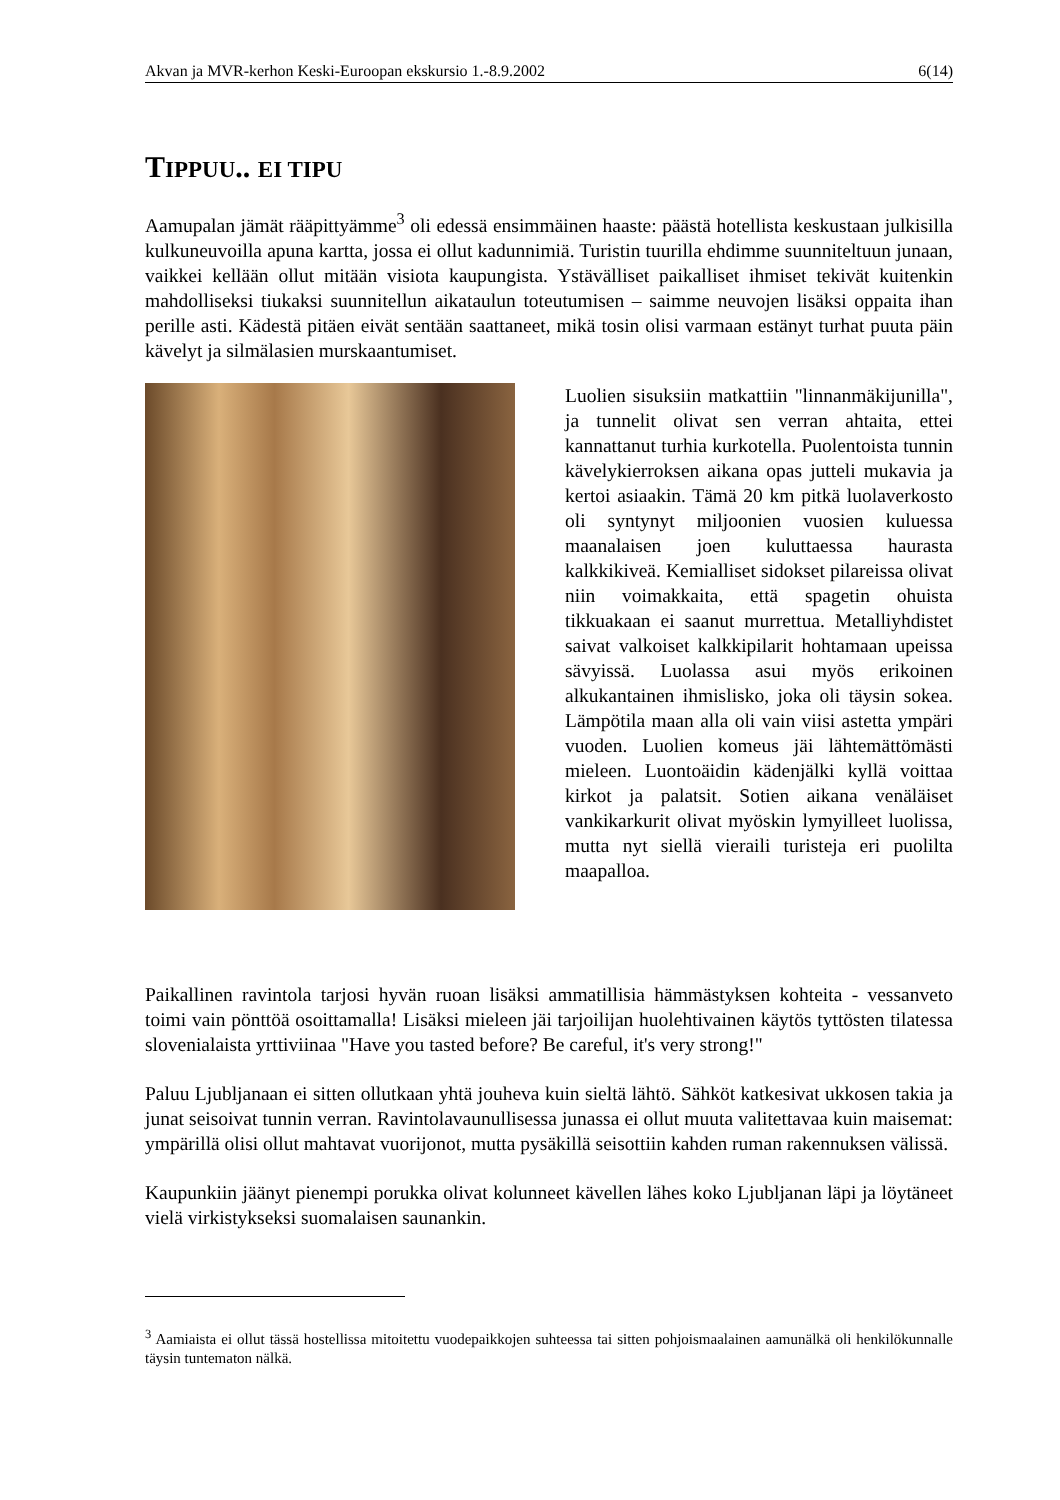Akvan ja MVR-kerhon Keski-Euroopan ekskursio 1.-8.9.2002 6(14)
TIPPUU.. EI TIPU
Aamupalan jämät rääpittyämme<sup>3</sup> oli edessä ensimmäinen haaste: päästä hotellista keskustaan julkisilla kulkuneuvoilla apuna kartta, jossa ei ollut kadunnimiä. Turistin tuurilla ehdimme suunniteltuun junaan, vaikkei kellään ollut mitään visiota kaupungista. Ystävälliset paikalliset ihmiset tekivät kuitenkin mahdolliseksi tiukaksi suunnitellun aikataulun toteutumisen – saimme neuvojen lisäksi oppaita ihan perille asti. Kädestä pitäen eivät sentään saattaneet, mikä tosin olisi varmaan estänyt turhat puuta päin kävelyt ja silmälasien murskaantumiset.
Luolien sisuksiin matkattiin "linnanmäkijunilla", ja tunnelit olivat sen verran ahtaita, ettei kannattanut turhia kurkotella. Puolentoista tunnin kävelykierroksen aikana opas jutteli mukavia ja kertoi asiaakin. Tämä 20 km pitkä luolaverkosto oli syntynyt miljoonien vuosien kuluessa maanalaisen joen kuluttaessa haurasta kalkkikiveä. Kemialliset sidokset pilareissa olivat niin voimakkaita, että spagetin ohuista tikkuakaan ei saanut murrettua. Metalliyhdistet saivat valkoiset kalkkipilarit hohtamaan upeissa sävyissä. Luolassa asui myös erikoinen alkukantainen ihmislisko, joka oli täysin sokea. Lämpötila maan alla oli vain viisi astetta ympäri vuoden. Luolien komeus jäi lähtemättömästi mieleen. Luontoäidin kädenjälki kyllä voittaa kirkot ja palatsit. Sotien aikana venäläiset vankikarkurit olivat myöskin lymyilleet luolissa, mutta nyt siellä vieraili turisteja eri puolilta maapalloa.
Paikallinen ravintola tarjosi hyvän ruoan lisäksi ammatillisia hämmästyksen kohteita - vessanveto toimi vain pönttöä osoittamalla! Lisäksi mieleen jäi tarjoilijan huolehtivainen käytös tyttösten tilatessa slovenialaista yrttiviinaa "Have you tasted before? Be careful, it's very strong!"
Paluu Ljubljanaan ei sitten ollutkaan yhtä jouheva kuin sieltä lähtö. Sähköt katkesivat ukkosen takia ja junat seisoivat tunnin verran. Ravintolavaunullisessa junassa ei ollut muuta valitettavaa kuin maisemat: ympärillä olisi ollut mahtavat vuorijonot, mutta pysäkillä seisottiin kahden ruman rakennuksen välissä.
Kaupunkiin jäänyt pienempi porukka olivat kolunneet kävellen lähes koko Ljubljanan läpi ja löytäneet vielä virkistykseksi suomalaisen saunankin.
<sup>3</sup> Aamiaista ei ollut tässä hostellissa mitoitettu vuodepaikkojen suhteessa tai sitten pohjoismaalainen aamunälkä oli henkilökunnalle täysin tuntematon nälkä.